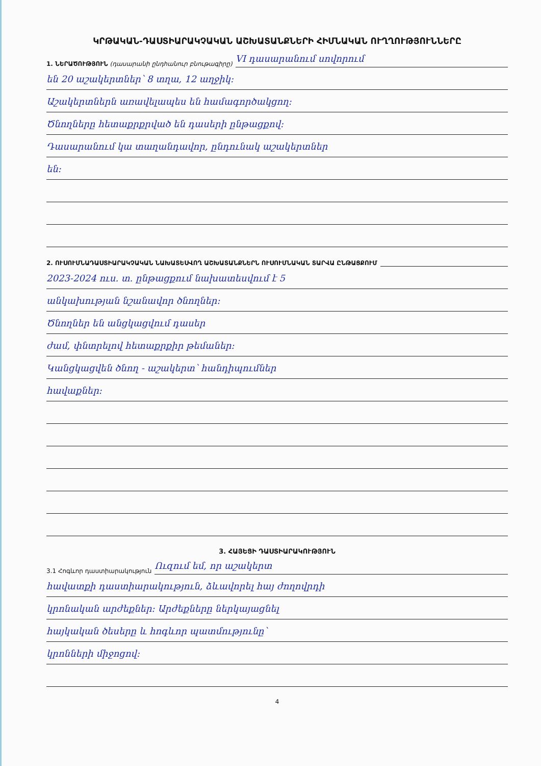ԿՐԹԱԿԱՆ-ԴԱՍՏԻԱՐԱԿՉԱԿԱՆ ԱՇԽԱՏԱՆՔՆԵՐԻ ՀԻՄՆԱԿԱՆ ՈՒՂՂՈՒԹՅՈՒՆՆԵՐԸ
1. ՆԵՐԱԾՈՒԹՅՈՒՆ (դասարանի ընդհանուր բնութագիրը)
VI դասարանում սովորում
են 20 աշակերտներ՝ 8 տղա, 12 աղջիկ:
Աշակերտներն առավելապես են համագործակցող:
Ծնողները հետաքրքրված են դասերի ընթացքով:
Դասարանում կա տաղանդավոր, ընդունակ աշակերտներ
են:
2. ՈՒՍՈՒՄՆԱԴԱՍՏԻԱՐԱԿՉԱԿԱՆ ՆԱԽԱՏԵՍՎՈՂ ԱՇԽԱՏԱՆՔՆԵՐՆ ՈՒՍՈՒՄՆԱԿԱՆ ՏԱՐՎԱ ԸՆԹԱՑՔՈՒՄ
2023-2024 ուս. տ. ընթացքում նախատեսվում է 5
անկախության նշանավոր ծնողներ:
Ծնողներ են անցկացվում դասեր
ժամ, փնտրելով հետաքրքիր թեմաներ:
Կանցկացվեն ծնող - աշակերտ՝ հանդիպումներ
հավաքներ:
3. ՀԱՅԵՑԻ ԴԱՍՏԻԱՐԱԿՈՒԹՅՈՒՆ
3.1 Հոգևոր դաստիարակություն
Ուզում եմ, որ աշակերտ
հավատքի դաստիարակություն, ձևավորել հայ ժողովրդի
կրոնական արժեքներ: Արժեքները ներկայացնել
հայկական ծեսերը և հոգևոր պատմությունը՝
կրոնների միջոցով:
4